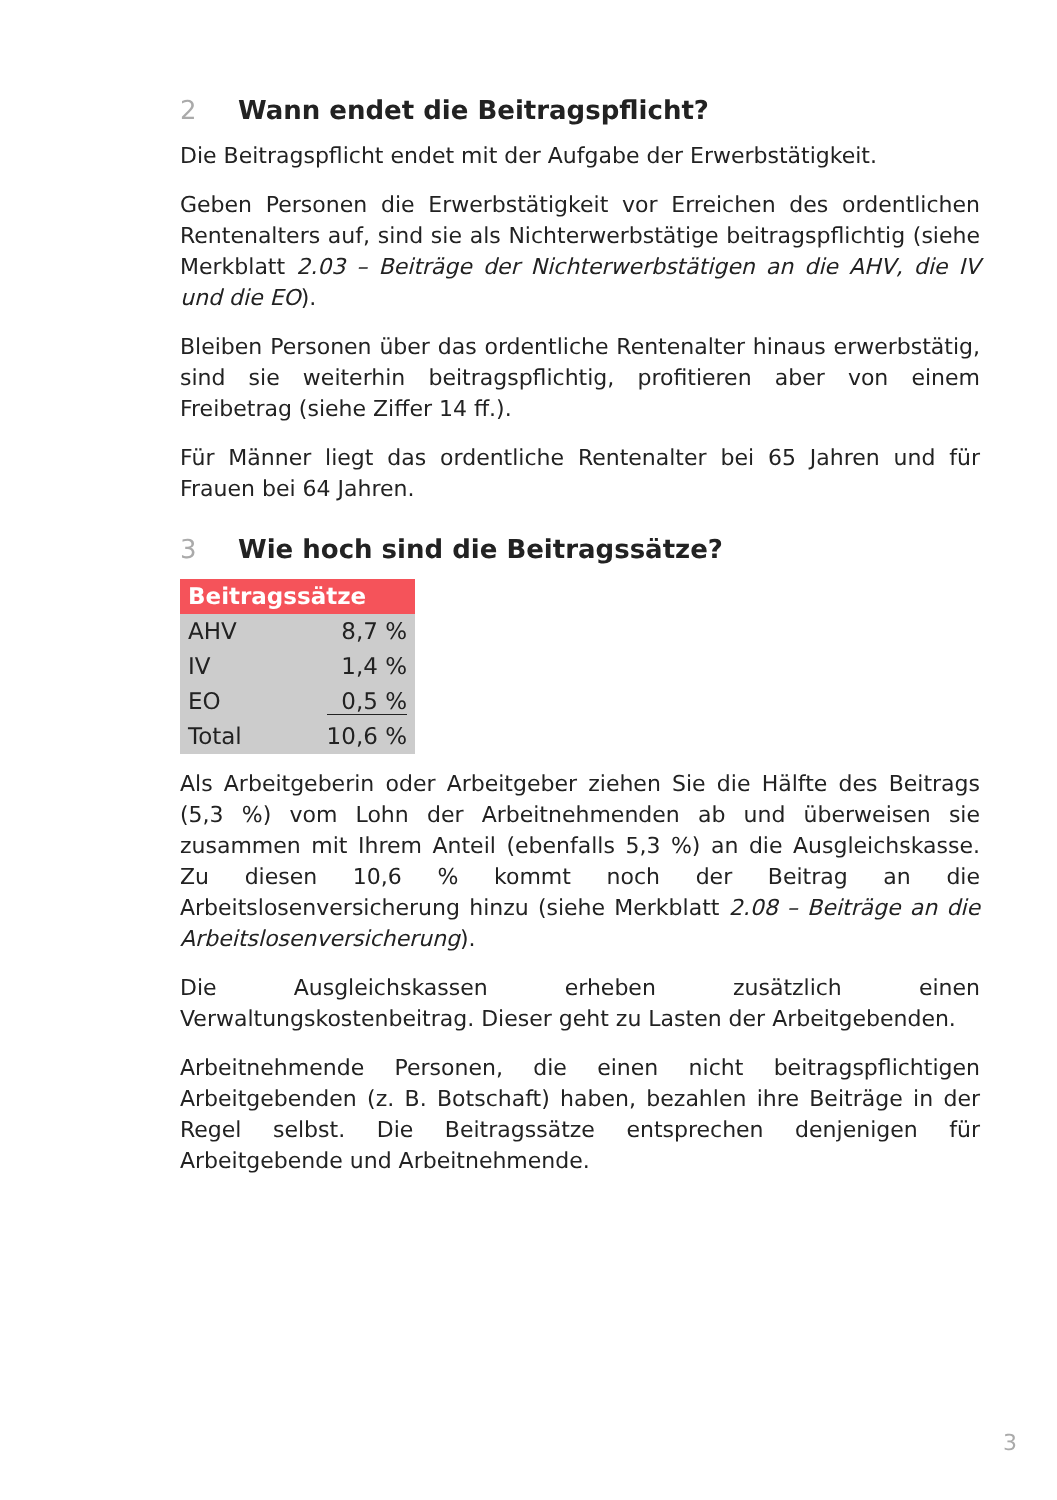2 Wann endet die Beitragspflicht?
Die Beitragspflicht endet mit der Aufgabe der Erwerbstätigkeit.
Geben Personen die Erwerbstätigkeit vor Erreichen des ordentlichen Rentenalters auf, sind sie als Nichterwerbstätige beitragspflichtig (siehe Merkblatt 2.03 – Beiträge der Nichterwerbstätigen an die AHV, die IV und die EO).
Bleiben Personen über das ordentliche Rentenalter hinaus erwerbstätig, sind sie weiterhin beitragspflichtig, profitieren aber von einem Freibetrag (siehe Ziffer 14 ff.).
Für Männer liegt das ordentliche Rentenalter bei 65 Jahren und für Frauen bei 64 Jahren.
3 Wie hoch sind die Beitragssätze?
| Beitragssätze | |
| --- | --- |
| AHV | 8,7 % |
| IV | 1,4 % |
| EO | 0,5 % |
| Total | 10,6 % |
Als Arbeitgeberin oder Arbeitgeber ziehen Sie die Hälfte des Beitrags (5,3 %) vom Lohn der Arbeitnehmenden ab und überweisen sie zusammen mit Ihrem Anteil (ebenfalls 5,3 %) an die Ausgleichskasse. Zu diesen 10,6 % kommt noch der Beitrag an die Arbeitslosenversicherung hinzu (siehe Merkblatt 2.08 – Beiträge an die Arbeitslosenversicherung).
Die Ausgleichskassen erheben zusätzlich einen Verwaltungskostenbeitrag. Dieser geht zu Lasten der Arbeitgebenden.
Arbeitnehmende Personen, die einen nicht beitragspflichtigen Arbeitgebenden (z. B. Botschaft) haben, bezahlen ihre Beiträge in der Regel selbst. Die Beitragssätze entsprechen denjenigen für Arbeitgebende und Arbeitnehmende.
3